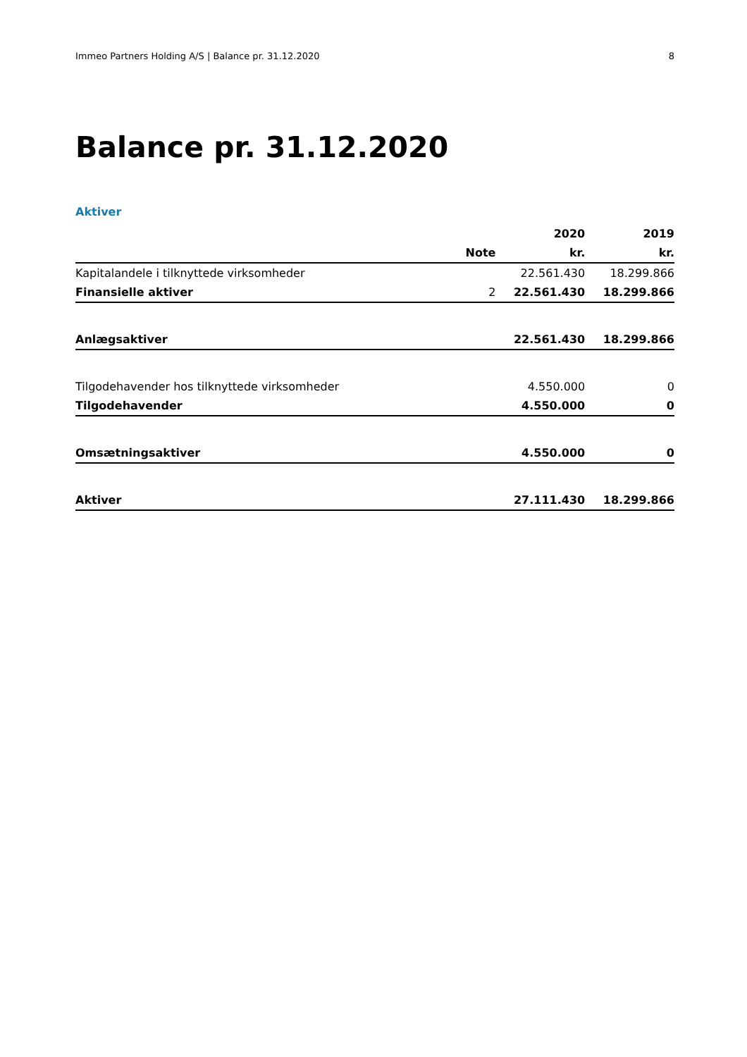Immeo Partners Holding A/S | Balance pr. 31.12.2020 8
Balance pr. 31.12.2020
Aktiver
| | | 2020 | 2019 |
| --- | --- | --- | --- |
| | Note | kr. | kr. |
| Kapitalandele i tilknyttede virksomheder | | 22.561.430 | 18.299.866 |
| Finansielle aktiver | 2 | 22.561.430 | 18.299.866 |
| Anlægsaktiver | | 22.561.430 | 18.299.866 |
| Tilgodehavender hos tilknyttede virksomheder | | 4.550.000 | 0 |
| Tilgodehavender | | 4.550.000 | 0 |
| Omsætningsaktiver | | 4.550.000 | 0 |
| Aktiver | | 27.111.430 | 18.299.866 |